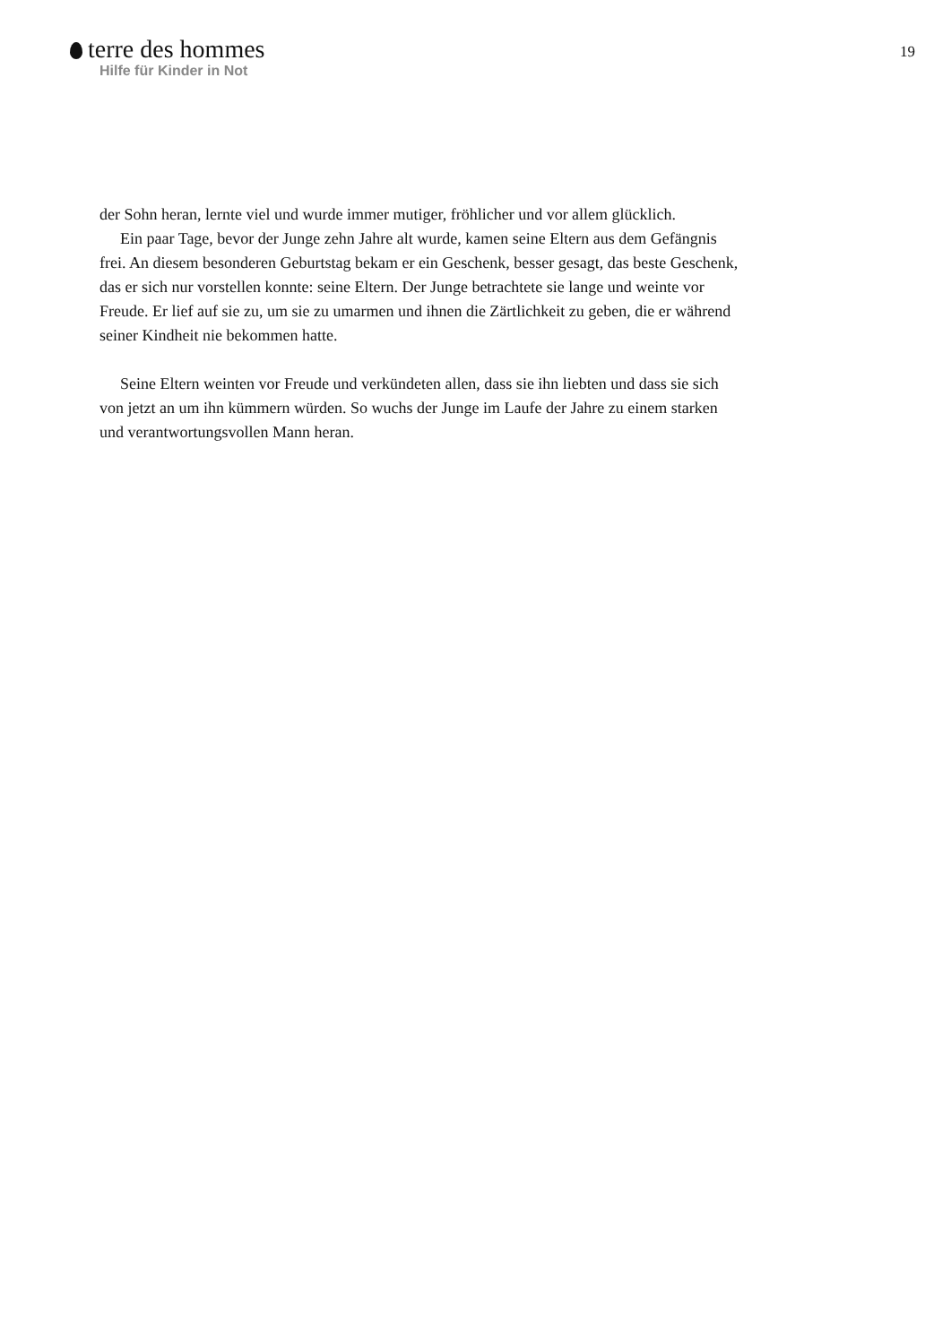terre des hommes
Hilfe für Kinder in Not
19
der Sohn heran, lernte viel und wurde immer mutiger, fröhlicher und vor allem glücklich.
Ein paar Tage, bevor der Junge zehn Jahre alt wurde, kamen seine Eltern aus dem Gefängnis frei. An diesem besonderen Geburtstag bekam er ein Geschenk, besser gesagt, das beste Geschenk, das er sich nur vorstellen konnte: seine Eltern. Der Junge betrachtete sie lange und weinte vor Freude. Er lief auf sie zu, um sie zu umarmen und ihnen die Zärtlichkeit zu geben, die er während seiner Kindheit nie bekommen hatte.
Seine Eltern weinten vor Freude und verkündeten allen, dass sie ihn liebten und dass sie sich von jetzt an um ihn kümmern würden. So wuchs der Junge im Laufe der Jahre zu einem starken und verantwortungsvollen Mann heran.